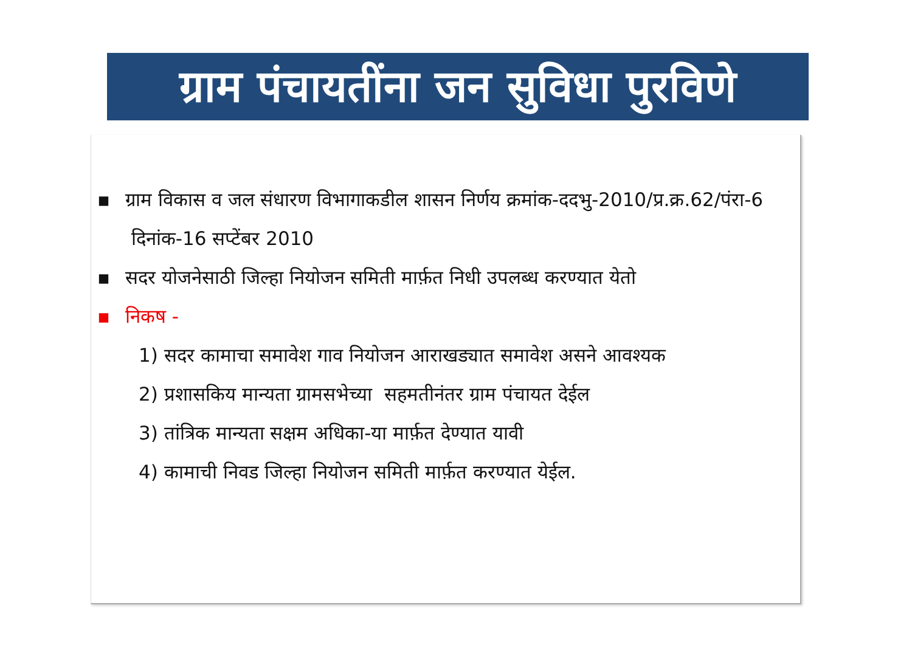ग्राम पंचायतींना जन सुविधा पुरविणे
▪ ग्राम विकास व जल संधारण विभागाकडील शासन निर्णय क्रमांक-ददभु-2010/प्र.क्र.62/पंरा-6 दिनांक-16 सप्टेंबर 2010
▪ सदर योजनेसाठी जिल्हा नियोजन समिती मार्फ़त निधी उपलब्ध करण्यात येतो
▪ निकष -
1) सदर कामाचा समावेश गाव नियोजन आराखड्यात समावेश असने आवश्यक
2) प्रशासकिय मान्यता ग्रामसभेच्या सहमतीनंतर ग्राम पंचायत देईल
3) तांत्रिक मान्यता सक्षम अधिका-या मार्फ़त देण्यात यावी
4) कामाची निवड जिल्हा नियोजन समिती मार्फ़त करण्यात येईल.